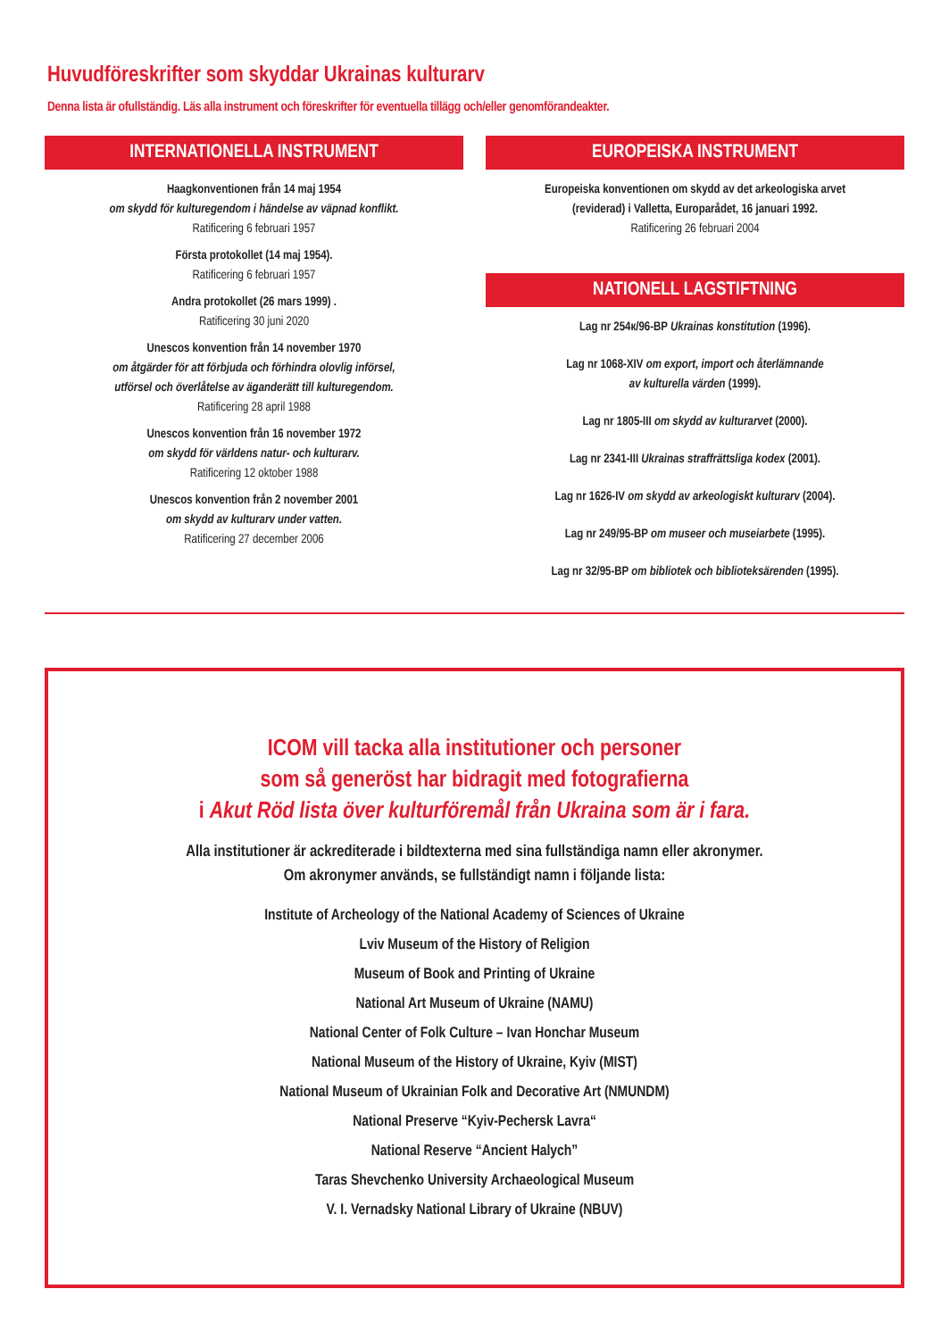Huvudföreskrifter som skyddar Ukrainas kulturarv
Denna lista är ofullständig. Läs alla instrument och föreskrifter för eventuella tillägg och/eller genomförandeakter.
INTERNATIONELLA INSTRUMENT
Haagkonventionen från 14 maj 1954
om skydd för kulturegendom i händelse av väpnad konflikt.
Ratificering 6 februari 1957
Första protokollet (14 maj 1954).
Ratificering 6 februari 1957
Andra protokollet (26 mars 1999) .
Ratificering 30 juni 2020
Unescos konvention från 14 november 1970
om åtgärder för att förbjuda och förhindra olovlig införsel,
utförsel och överlåtelse av äganderätt till kulturegendom.
Ratificering 28 april 1988
Unescos konvention från 16 november 1972
om skydd för världens natur- och kulturarv.
Ratificering 12 oktober 1988
Unescos konvention från 2 november 2001
om skydd av kulturarv under vatten.
Ratificering 27 december 2006
EUROPEISKA INSTRUMENT
Europeiska konventionen om skydd av det arkeologiska arvet
(reviderad) i Valletta, Europarådet, 16 januari 1992.
Ratificering 26 februari 2004
NATIONELL LAGSTIFTNING
Lag nr 254к/96-BP Ukrainas konstitution (1996).
Lag nr 1068-XIV om export, import och återlämnande
av kulturella värden (1999).
Lag nr 1805-III om skydd av kulturarvet (2000).
Lag nr 2341-III Ukrainas straffrättsliga kodex (2001).
Lag nr 1626-IV om skydd av arkeologiskt kulturarv (2004).
Lag nr 249/95-BP om museer och museiarbete (1995).
Lag nr 32/95-BP om bibliotek och biblioteksärenden (1995).
ICOM vill tacka alla institutioner och personer
som så generöst har bidragit med fotografierna
i Akut Röd lista över kulturföremål från Ukraina som är i fara.
Alla institutioner är ackrediterade i bildtexterna med sina fullständiga namn eller akronymer.
Om akronymer används, se fullständigt namn i följande lista:
Institute of Archeology of the National Academy of Sciences of Ukraine
Lviv Museum of the History of Religion
Museum of Book and Printing of Ukraine
National Art Museum of Ukraine (NAMU)
National Center of Folk Culture – Ivan Honchar Museum
National Museum of the History of Ukraine, Kyiv (MIST)
National Museum of Ukrainian Folk and Decorative Art (NMUNDM)
National Preserve “Kyiv-Pechersk Lavra“
National Reserve “Ancient Halych”
Taras Shevchenko University Archaeological Museum
V. I. Vernadsky National Library of Ukraine (NBUV)